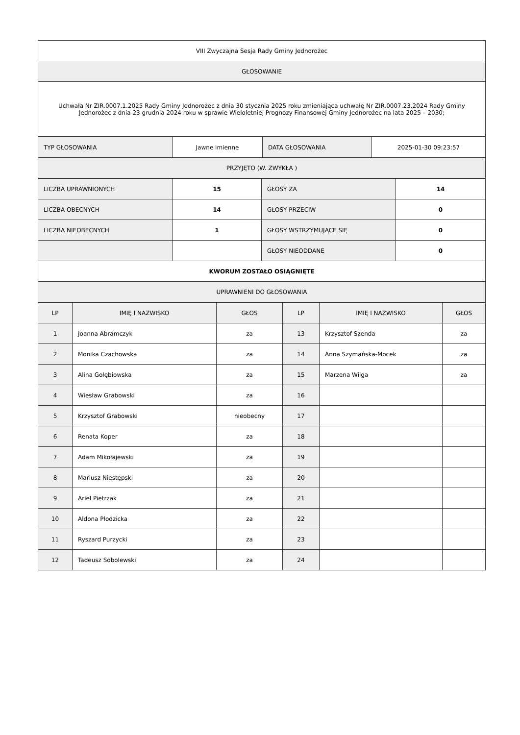| VIII Zwyczajna Sesja Rady Gminy Jednorożec |
| GŁOSOWANIE |
| Uchwała Nr ZIR.0007.1.2025 Rady Gminy Jednorożec z dnia 30 stycznia 2025 roku zmieniająca uchwałę Nr ZIR.0007.23.2024 Rady Gminy Jednorożec z dnia 23 grudnia 2024 roku w sprawie Wieloletniej Prognozy Finansowej Gminy Jednorożec na lata 2025 – 2030; |
| TYP GŁOSOWANIA | Jawne imienne | DATA GŁOSOWANIA | 2025-01-30 09:23:57 |
| PRZYJĘTO (W. ZWYKŁA ) | | | |
| LICZBA UPRAWNIONYCH | 15 | GŁOSY ZA | 14 |
| LICZBA OBECNYCH | 14 | GŁOSY PRZECIW | 0 |
| LICZBA NIEOBECNYCH | 1 | GŁOSY WSTRZYMUJĄCE SIĘ | 0 |
| | | GŁOSY NIEODDANE | 0 |
| KWORUM ZOSTAŁO OSIĄGNIĘTE | | | |
| UPRAWNIENI DO GŁOSOWANIA | | | |
| LP | IMIĘ I NAZWISKO | GŁOS | LP | IMIĘ I NAZWISKO | GŁOS |
| --- | --- | --- | --- | --- | --- |
| 1 | Joanna Abramczyk | za | 13 | Krzysztof Szenda | za |
| 2 | Monika Czachowska | za | 14 | Anna Szymańska-Mocek | za |
| 3 | Alina Gołębiowska | za | 15 | Marzena Wilga | za |
| 4 | Wiesław Grabowski | za | 16 | | |
| 5 | Krzysztof Grabowski | nieobecny | 17 | | |
| 6 | Renata Koper | za | 18 | | |
| 7 | Adam Mikołajewski | za | 19 | | |
| 8 | Mariusz Niestępski | za | 20 | | |
| 9 | Ariel Pietrzak | za | 21 | | |
| 10 | Aldona Płodzicka | za | 22 | | |
| 11 | Ryszard Purzycki | za | 23 | | |
| 12 | Tadeusz Sobolewski | za | 24 | | |